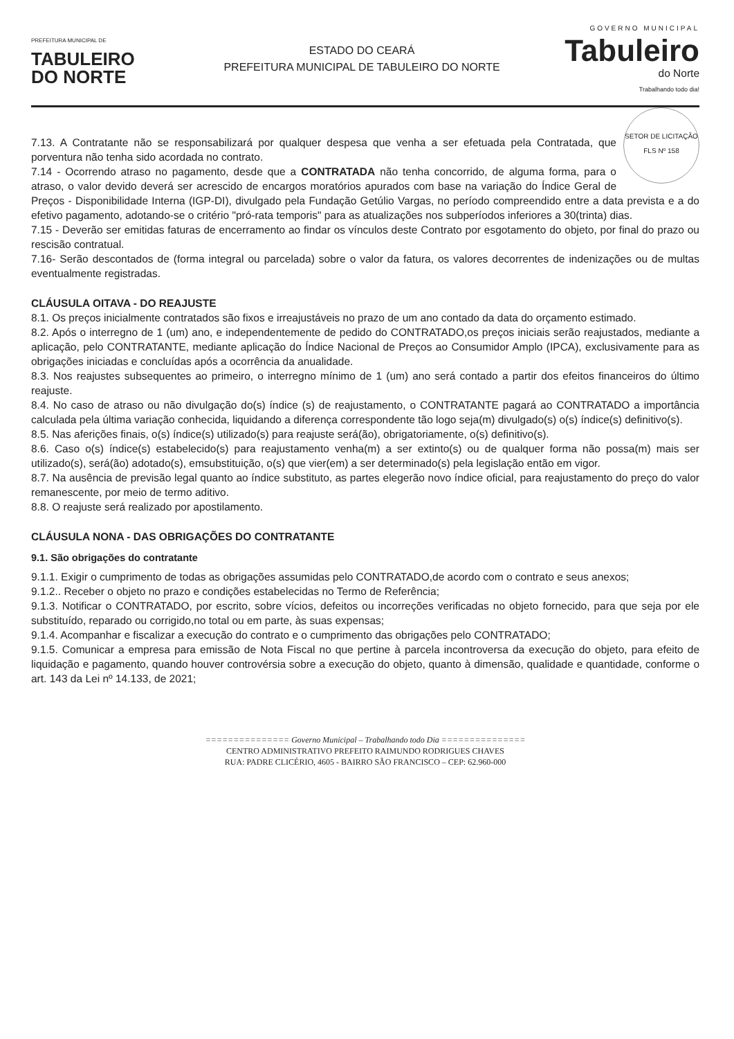PREFEITURA MUNICIPAL DE
TABULEIRO
DO NORTE
ESTADO DO CEARÁ
PREFEITURA MUNICIPAL DE TABULEIRO DO NORTE
GOVERNO MUNICIPAL
Tabuleiro
do Norte
Trabalhando todo dia!
SETOR DE LICITAÇÃO
FLS Nº 158
7.13. A Contratante não se responsabilizará por qualquer despesa que venha a ser efetuada pela Contratada, que porventura não tenha sido acordada no contrato.
7.14 - Ocorrendo atraso no pagamento, desde que a CONTRATADA não tenha concorrido, de alguma forma, para o atraso, o valor devido deverá ser acrescido de encargos moratórios apurados com base na variação do Índice Geral de Preços - Disponibilidade Interna (IGP-DI), divulgado pela Fundação Getúlio Vargas, no período compreendido entre a data prevista e a do efetivo pagamento, adotando-se o critério "pró-rata temporis" para as atualizações nos subperíodos inferiores a 30(trinta) dias.
7.15 - Deverão ser emitidas faturas de encerramento ao findar os vínculos deste Contrato por esgotamento do objeto, por final do prazo ou rescisão contratual.
7.16- Serão descontados de (forma integral ou parcelada) sobre o valor da fatura, os valores decorrentes de indenizações ou de multas eventualmente registradas.
CLÁUSULA OITAVA - DO REAJUSTE
8.1. Os preços inicialmente contratados são fixos e irreajustáveis no prazo de um ano contado da data do orçamento estimado.
8.2. Após o interregno de 1 (um) ano, e independentemente de pedido do CONTRATADO,os preços iniciais serão reajustados, mediante a aplicação, pelo CONTRATANTE, mediante aplicação do Índice Nacional de Preços ao Consumidor Amplo (IPCA), exclusivamente para as obrigações iniciadas e concluídas após a ocorrência da anualidade.
8.3. Nos reajustes subsequentes ao primeiro, o interregno mínimo de 1 (um) ano será contado a partir dos efeitos financeiros do último reajuste.
8.4. No caso de atraso ou não divulgação do(s) índice (s) de reajustamento, o CONTRATANTE pagará ao CONTRATADO a importância calculada pela última variação conhecida, liquidando a diferença correspondente tão logo seja(m) divulgado(s) o(s) índice(s) definitivo(s).
8.5. Nas aferições finais, o(s) índice(s) utilizado(s) para reajuste será(ão), obrigatoriamente, o(s) definitivo(s).
8.6. Caso o(s) índice(s) estabelecido(s) para reajustamento venha(m) a ser extinto(s) ou de qualquer forma não possa(m) mais ser utilizado(s), será(ão) adotado(s), emsubstituição, o(s) que vier(em) a ser determinado(s) pela legislação então em vigor.
8.7. Na ausência de previsão legal quanto ao índice substituto, as partes elegerão novo índice oficial, para reajustamento do preço do valor remanescente, por meio de termo aditivo.
8.8. O reajuste será realizado por apostilamento.
CLÁUSULA NONA - DAS OBRIGAÇÕES DO CONTRATANTE
9.1. São obrigações do contratante
9.1.1. Exigir o cumprimento de todas as obrigações assumidas pelo CONTRATADO,de acordo com o contrato e seus anexos;
9.1.2.. Receber o objeto no prazo e condições estabelecidas no Termo de Referência;
9.1.3. Notificar o CONTRATADO, por escrito, sobre vícios, defeitos ou incorreções verificadas no objeto fornecido, para que seja por ele substituído, reparado ou corrigido,no total ou em parte, às suas expensas;
9.1.4. Acompanhar e fiscalizar a execução do contrato e o cumprimento das obrigações pelo CONTRATADO;
9.1.5. Comunicar a empresa para emissão de Nota Fiscal no que pertine à parcela incontroversa da execução do objeto, para efeito de liquidação e pagamento, quando houver controvérsia sobre a execução do objeto, quanto à dimensão, qualidade e quantidade, conforme o art. 143 da Lei nº 14.133, de 2021;
=============== Governo Municipal – Trabalhando todo Dia ===============
CENTRO ADMINISTRATIVO PREFEITO RAIMUNDO RODRIGUES CHAVES
RUA: PADRE CLICÉRIO, 4605 - BAIRRO SÃO FRANCISCO – CEP: 62.960-000